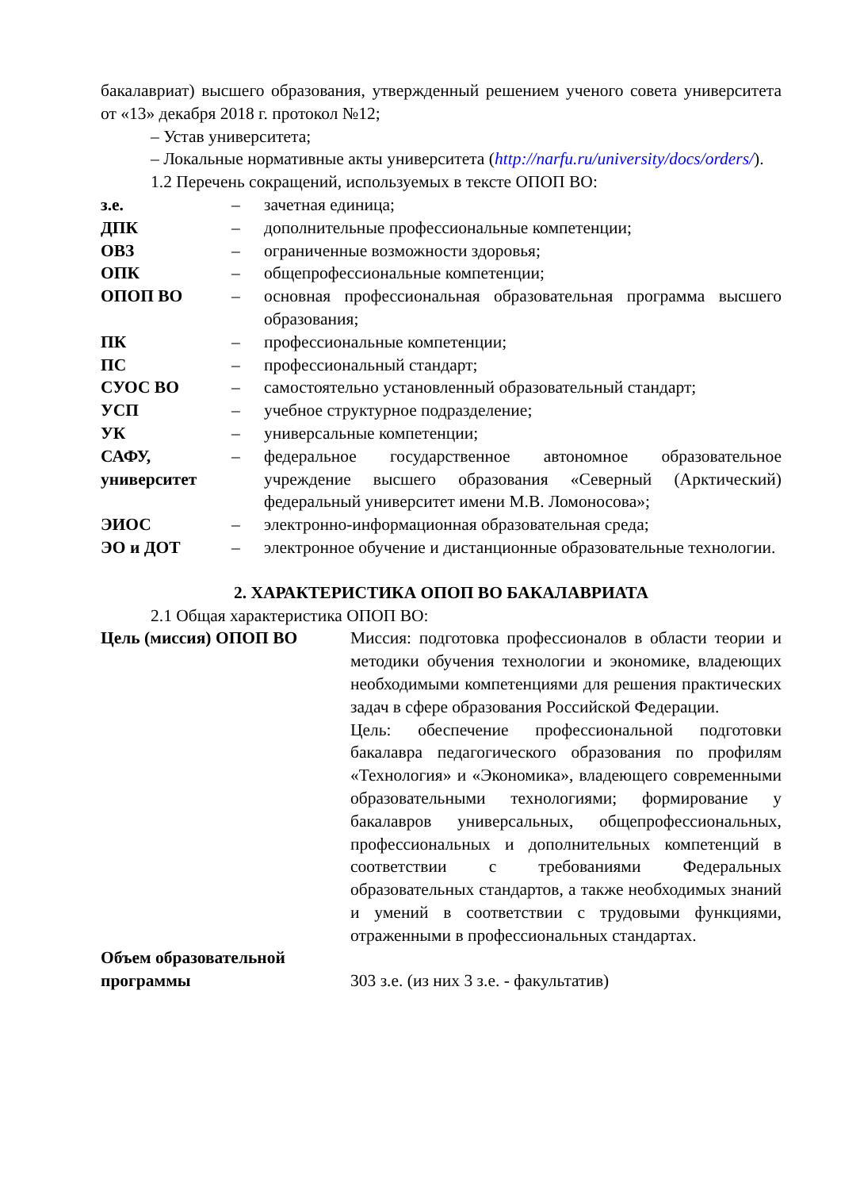бакалавриат) высшего образования, утвержденный решением ученого совета университета от «13» декабря 2018 г. протокол №12;
– Устав университета;
– Локальные нормативные акты университета (http://narfu.ru/university/docs/orders/).
1.2 Перечень сокращений, используемых в тексте ОПОП ВО:
| з.е. | – | зачетная единица; |
| ДПК | – | дополнительные профессиональные компетенции; |
| ОВЗ | – | ограниченные возможности здоровья; |
| ОПК | – | общепрофессиональные компетенции; |
| ОПОП ВО | – | основная профессиональная образовательная программа высшего образования; |
| ПК | – | профессиональные компетенции; |
| ПС | – | профессиональный стандарт; |
| СУОС ВО | – | самостоятельно установленный образовательный стандарт; |
| УСП | – | учебное структурное подразделение; |
| УК | – | универсальные компетенции; |
| САФУ, университет | – | федеральное государственное автономное образовательное учреждение высшего образования «Северный (Арктический) федеральный университет имени М.В. Ломоносова»; |
| ЭИОС | – | электронно-информационная образовательная среда; |
| ЭО и ДОТ | – | электронное обучение и дистанционные образовательные технологии. |
2. ХАРАКТЕРИСТИКА ОПОП ВО БАКАЛАВРИАТА
2.1 Общая характеристика ОПОП ВО:
| Цель (миссия) ОПОП ВО | Миссия: подготовка профессионалов в области теории и методики обучения технологии и экономике, владеющих необходимыми компетенциями для решения практических задач в сфере образования Российской Федерации. Цель: обеспечение профессиональной подготовки бакалавра педагогического образования по профилям «Технология» и «Экономика», владеющего современными образовательными технологиями; формирование у бакалавров универсальных, общепрофессиональных, профессиональных и дополнительных компетенций в соответствии с требованиями Федеральных образовательных стандартов, а также необходимых знаний и умений в соответствии с трудовыми функциями, отраженными в профессиональных стандартах. |
| Объем образовательной программы | 303 з.е. (из них 3 з.е. - факультатив) |